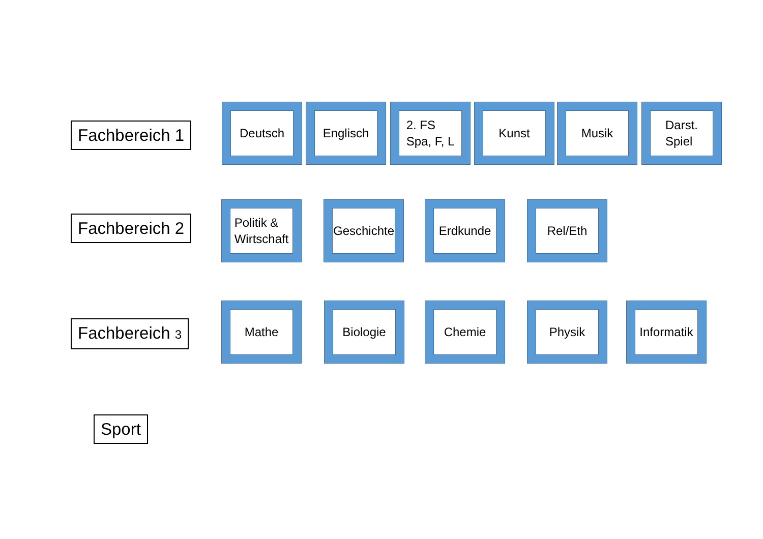Fachbereich 1
Deutsch Englisch
2. FS
Spa, F, L
Kunst Musik
Darst.
Spiel
Fachbereich 2
Politik &
Wirtschaft
Geschichte
Erdkunde Rel/Eth
Fachbereich 3
Mathe Biologie Chemie Physik
Informatik
Sport